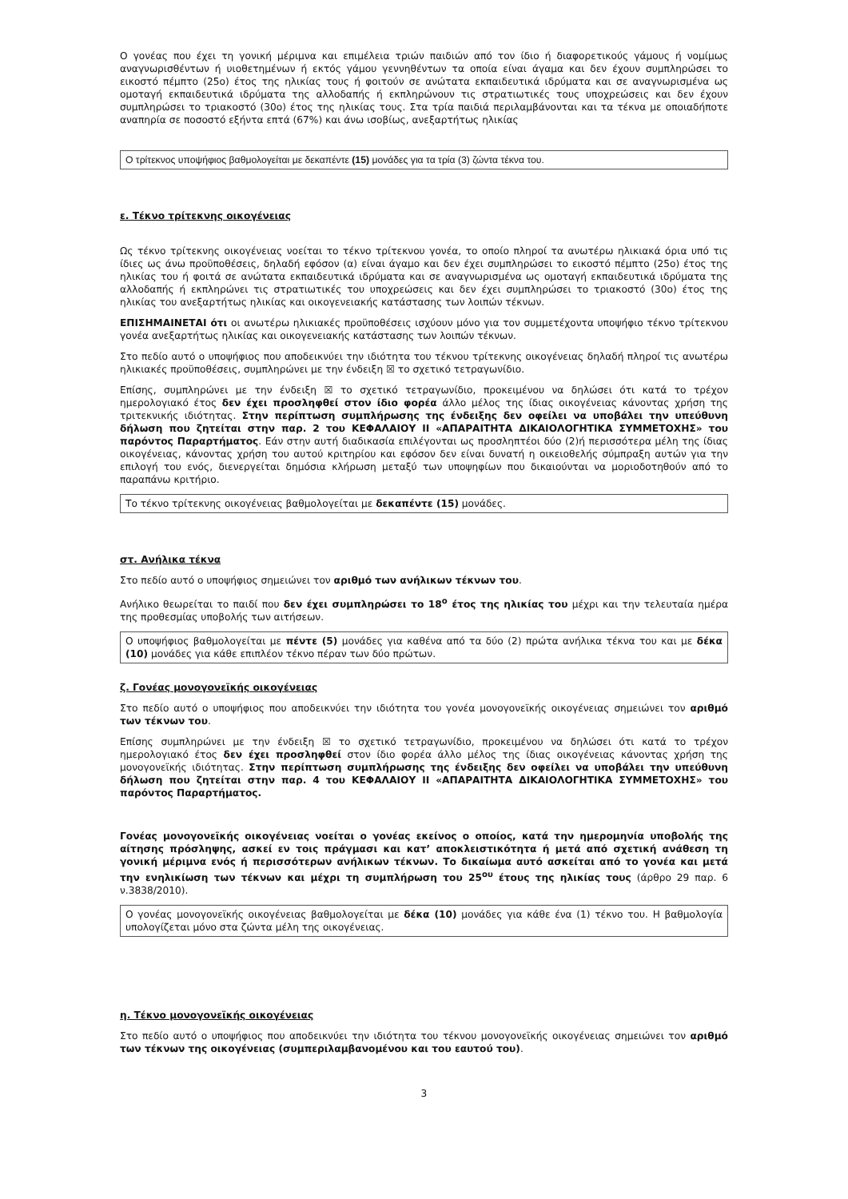Ο γονέας που έχει τη γονική μέριμνα και επιμέλεια τριών παιδιών από τον ίδιο ή διαφορετικούς γάμους ή νομίμως αναγνωρισθέντων ή υιοθετημένων ή εκτός γάμου γεννηθέντων τα οποία είναι άγαμα και δεν έχουν συμπληρώσει το εικοστό πέμπτο (25ο) έτος της ηλικίας τους ή φοιτούν σε ανώτατα εκπαιδευτικά ιδρύματα και σε αναγνωρισμένα ως ομοταγή εκπαιδευτικά ιδρύματα της αλλοδαπής ή εκπληρώνουν τις στρατιωτικές τους υποχρεώσεις και δεν έχουν συμπληρώσει το τριακοστό (30ο) έτος της ηλικίας τους. Στα τρία παιδιά περιλαμβάνονται και τα τέκνα με οποιαδήποτε αναπηρία σε ποσοστό εξήντα επτά (67%) και άνω ισοβίως, ανεξαρτήτως ηλικίας
Ο τρίτεκνος υποψήφιος βαθμολογείται με δεκαπέντε (15) μονάδες για τα τρία (3) ζώντα τέκνα του.
ε. Τέκνο τρίτεκνης οικογένειας
Ως τέκνο τρίτεκνης οικογένειας νοείται το τέκνο τρίτεκνου γονέα, το οποίο πληροί τα ανωτέρω ηλικιακά όρια υπό τις ίδιες ως άνω προϋποθέσεις, δηλαδή εφόσον (α) είναι άγαμο και δεν έχει συμπληρώσει το εικοστό πέμπτο (25ο) έτος της ηλικίας του ή φοιτά σε ανώτατα εκπαιδευτικά ιδρύματα και σε αναγνωρισμένα ως ομοταγή εκπαιδευτικά ιδρύματα της αλλοδαπής ή εκπληρώνει τις στρατιωτικές του υποχρεώσεις και δεν έχει συμπληρώσει το τριακοστό (30ο) έτος της ηλικίας του ανεξαρτήτως ηλικίας και οικογενειακής κατάστασης των λοιπών τέκνων.
ΕΠΙΣΗΜΑΙΝΕΤΑΙ ότι οι ανωτέρω ηλικιακές προϋποθέσεις ισχύουν μόνο για τον συμμετέχοντα υποψήφιο τέκνο τρίτεκνου γονέα ανεξαρτήτως ηλικίας και οικογενειακής κατάστασης των λοιπών τέκνων.
Στο πεδίο αυτό ο υποψήφιος που αποδεικνύει την ιδιότητα του τέκνου τρίτεκνης οικογένειας δηλαδή πληροί τις ανωτέρω ηλικιακές προϋποθέσεις, συμπληρώνει με την ένδειξη ☒ το σχετικό τετραγωνίδιο.
Επίσης, συμπληρώνει με την ένδειξη ☒ το σχετικό τετραγωνίδιο, προκειμένου να δηλώσει ότι κατά το τρέχον ημερολογιακό έτος δεν έχει προσληφθεί στον ίδιο φορέα άλλο μέλος της ίδιας οικογένειας κάνοντας χρήση της τριτεκνικής ιδιότητας. Στην περίπτωση συμπλήρωσης της ένδειξης δεν οφείλει να υποβάλει την υπεύθυνη δήλωση που ζητείται στην παρ. 2 του ΚΕΦΑΛΑΙΟΥ ΙΙ «ΑΠΑΡΑΙΤΗΤΑ ΔΙΚΑΙΟΛΟΓΗΤΙΚΑ ΣΥΜΜΕΤΟΧΗΣ» του παρόντος Παραρτήματος. Εάν στην αυτή διαδικασία επιλέγονται ως προσληπτέοι δύο (2)ή περισσότερα μέλη της ίδιας οικογένειας, κάνοντας χρήση του αυτού κριτηρίου και εφόσον δεν είναι δυνατή η οικειοθελής σύμπραξη αυτών για την επιλογή του ενός, διενεργείται δημόσια κλήρωση μεταξύ των υποψηφίων που δικαιούνται να μοριοδοτηθούν από το παραπάνω κριτήριο.
Το τέκνο τρίτεκνης οικογένειας βαθμολογείται με δεκαπέντε (15) μονάδες.
στ. Ανήλικα τέκνα
Στο πεδίο αυτό ο υποψήφιος σημειώνει τον αριθμό των ανήλικων τέκνων του.
Ανήλικο θεωρείται το παιδί που δεν έχει συμπληρώσει το 18<sup>ο</sup> έτος της ηλικίας του μέχρι και την τελευταία ημέρα της προθεσμίας υποβολής των αιτήσεων.
Ο υποψήφιος βαθμολογείται με πέντε (5) μονάδες για καθένα από τα δύο (2) πρώτα ανήλικα τέκνα του και με δέκα (10) μονάδες για κάθε επιπλέον τέκνο πέραν των δύο πρώτων.
ζ. Γονέας μονογονεϊκής οικογένειας
Στο πεδίο αυτό ο υποψήφιος που αποδεικνύει την ιδιότητα του γονέα μονογονεϊκής οικογένειας σημειώνει τον αριθμό των τέκνων του.
Επίσης συμπληρώνει με την ένδειξη ☒ το σχετικό τετραγωνίδιο, προκειμένου να δηλώσει ότι κατά το τρέχον ημερολογιακό έτος δεν έχει προσληφθεί στον ίδιο φορέα άλλο μέλος της ίδιας οικογένειας κάνοντας χρήση της μονογονεϊκής ιδιότητας. Στην περίπτωση συμπλήρωσης της ένδειξης δεν οφείλει να υποβάλει την υπεύθυνη δήλωση που ζητείται στην παρ. 4 του ΚΕΦΑΛΑΙΟΥ ΙΙ «ΑΠΑΡΑΙΤΗΤΑ ΔΙΚΑΙΟΛΟΓΗΤΙΚΑ ΣΥΜΜΕΤΟΧΗΣ» του παρόντος Παραρτήματος.
Γονέας μονογονεϊκής οικογένειας νοείται ο γονέας εκείνος ο οποίος, κατά την ημερομηνία υποβολής της αίτησης πρόσληψης, ασκεί εν τοις πράγμασι και κατ’ αποκλειστικότητα ή μετά από σχετική ανάθεση τη γονική μέριμνα ενός ή περισσότερων ανήλικων τέκνων. Το δικαίωμα αυτό ασκείται από το γονέα και μετά την ενηλικίωση των τέκνων και μέχρι τη συμπλήρωση του 25<sup>ου</sup> έτους της ηλικίας τους (άρθρο 29 παρ. 6 ν.3838/2010).
Ο γονέας μονογονεϊκής οικογένειας βαθμολογείται με δέκα (10) μονάδες για κάθε ένα (1) τέκνο του. Η βαθμολογία υπολογίζεται μόνο στα ζώντα μέλη της οικογένειας.
η. Τέκνο μονογονεϊκής οικογένειας
Στο πεδίο αυτό ο υποψήφιος που αποδεικνύει την ιδιότητα του τέκνου μονογονεϊκής οικογένειας σημειώνει τον αριθμό των τέκνων της οικογένειας (συμπεριλαμβανομένου και του εαυτού του).
3